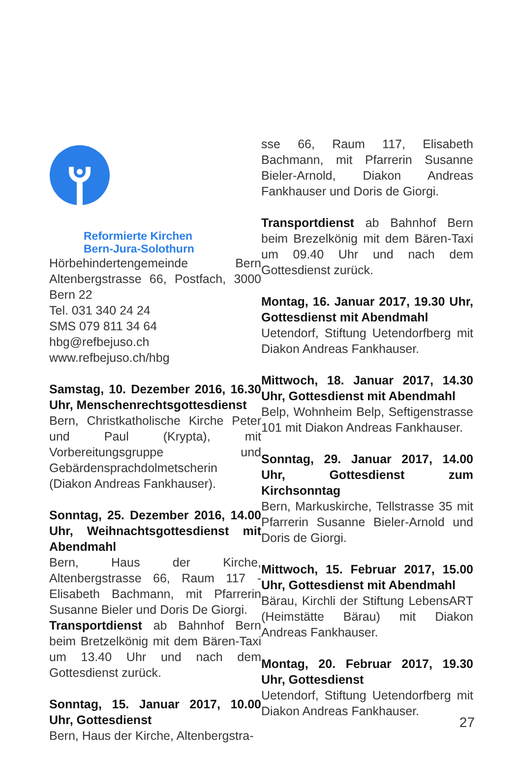Reformierte Kirchen
Bern-Jura-Solothurn
Hörbehindertengemeinde Bern Altenbergstrasse 66, Postfach, 3000 Bern 22
Tel. 031 340 24 24
SMS 079 811 34 64
hbg@refbejuso.ch
www.refbejuso.ch/hbg
Samstag, 10. Dezember 2016, 16.30 Uhr, Menschenrechtsgottesdienst
Bern, Christkatholische Kirche Peter und Paul (Krypta), mit Vorbereitungsgruppe und Gebärdensprachdolmetscherin (Diakon Andreas Fankhauser).
Sonntag, 25. Dezember 2016, 14.00 Uhr, Weihnachtsgottesdienst mit Abendmahl
Bern, Haus der Kirche, Altenbergstrasse 66, Raum 117 - Elisabeth Bachmann, mit Pfarrerin Susanne Bieler und Doris De Giorgi.
Transportdienst ab Bahnhof Bern beim Bretzelkönig mit dem Bären-Taxi um 13.40 Uhr und nach dem Gottesdienst zurück.
Sonntag, 15. Januar 2017, 10.00 Uhr, Gottesdienst
Bern, Haus der Kirche, Altenbergstra-
sse 66, Raum 117, Elisabeth Bachmann, mit Pfarrerin Susanne Bieler-Arnold, Diakon Andreas Fankhauser und Doris de Giorgi.
Transportdienst ab Bahnhof Bern beim Brezelkönig mit dem Bären-Taxi um 09.40 Uhr und nach dem Gottesdienst zurück.
Montag, 16. Januar 2017, 19.30 Uhr, Gottesdienst mit Abendmahl
Uetendorf, Stiftung Uetendorfberg mit Diakon Andreas Fankhauser.
Mittwoch, 18. Januar 2017, 14.30 Uhr, Gottesdienst mit Abendmahl
Belp, Wohnheim Belp, Seftigenstrasse 101 mit Diakon Andreas Fankhauser.
Sonntag, 29. Januar 2017, 14.00 Uhr, Gottesdienst zum Kirchsonntag
Bern, Markuskirche, Tellstrasse 35 mit Pfarrerin Susanne Bieler-Arnold und Doris de Giorgi.
Mittwoch, 15. Februar 2017, 15.00 Uhr, Gottesdienst mit Abendmahl
Bärau, Kirchli der Stiftung LebensART (Heimstätte Bärau) mit Diakon Andreas Fankhauser.
Montag, 20. Februar 2017, 19.30 Uhr, Gottesdienst
Uetendorf, Stiftung Uetendorfberg mit Diakon Andreas Fankhauser.
27